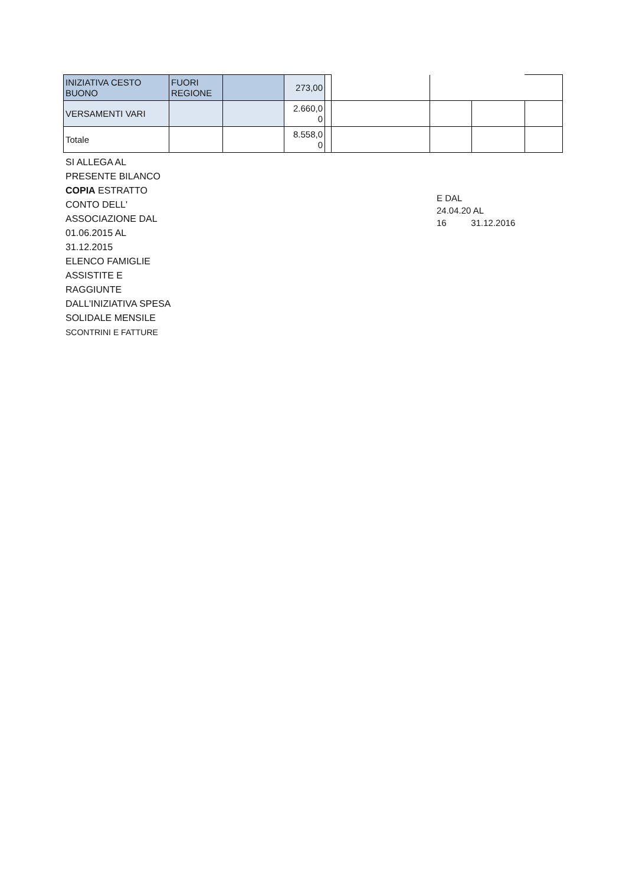| INIZIATIVA CESTO BUONO | FUORI REGIONE | | 273,00 | | | | | |
| VERSAMENTI VARI | | | 2.660,0 0 | | | | | |
| Totale | | | 8.558,0 0 | | | | | |
SI ALLEGA AL PRESENTE BILANCO COPIA ESTRATTO CONTO DELL' ASSOCIAZIONE DAL 01.06.2015 AL 31.12.2015
ELENCO FAMIGLIE ASSISTITE E RAGGIUNTE DALL'INIZIATIVA SPESA SOLIDALE MENSILE
SCONTRINI E FATTURE
E DAL
24.04.20 AL
16 31.12.2016